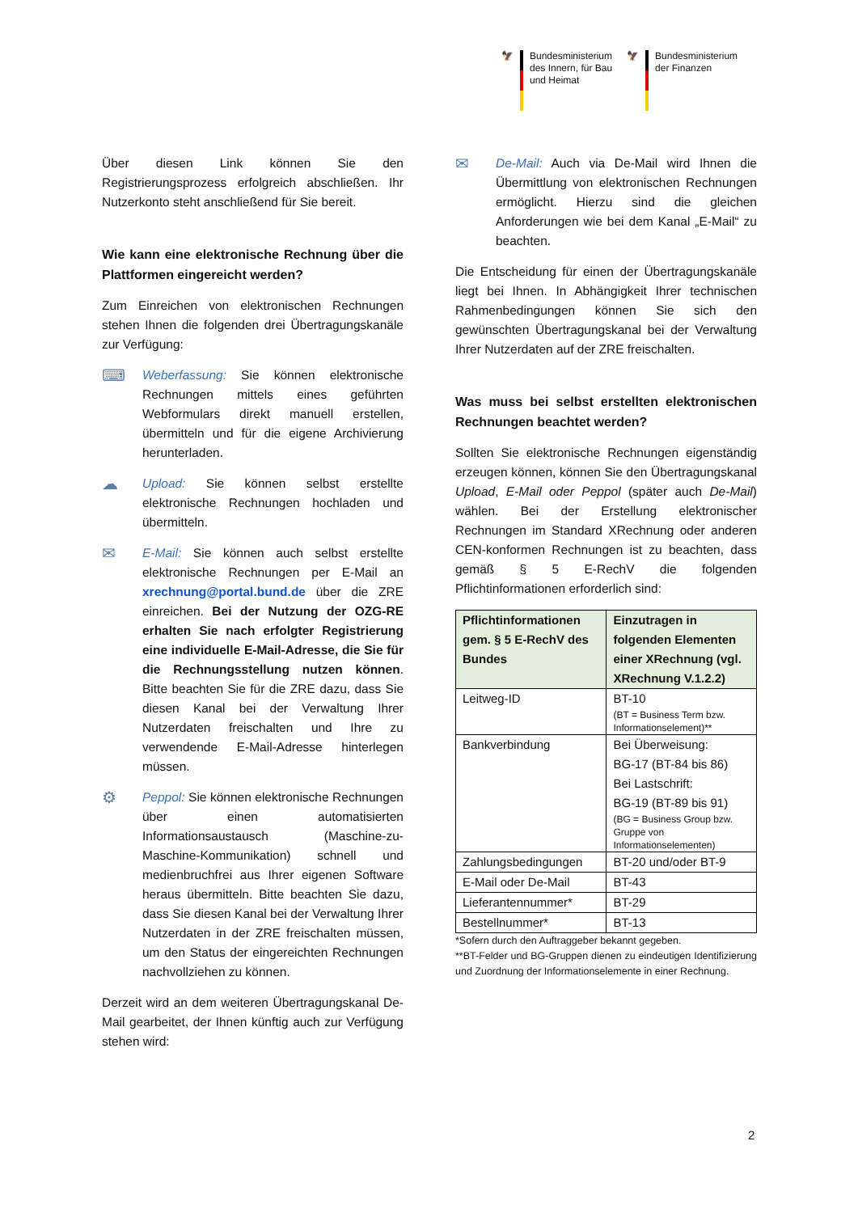🦅 Bundesministerium
des Innern, für Bau
und Heimat
🦅 Bundesministerium
der Finanzen
Über diesen Link können Sie den Registrierungsprozess erfolgreich abschließen. Ihr Nutzerkonto steht anschließend für Sie bereit.
Wie kann eine elektronische Rechnung über die Plattformen eingereicht werden?
Zum Einreichen von elektronischen Rechnungen stehen Ihnen die folgenden drei Übertragungskanäle zur Verfügung:
⌨
Weberfassung: Sie können elektronische Rechnungen mittels eines geführten Webformulars direkt manuell erstellen, übermitteln und für die eigene Archivierung herunterladen.
☁
Upload: Sie können selbst erstellte elektronische Rechnungen hochladen und übermitteln.
✉
E-Mail: Sie können auch selbst erstellte elektronische Rechnungen per E-Mail an xrechnung@portal.bund.de über die ZRE einreichen. Bei der Nutzung der OZG-RE erhalten Sie nach erfolgter Registrierung eine individuelle E-Mail-Adresse, die Sie für die Rechnungsstellung nutzen können. Bitte beachten Sie für die ZRE dazu, dass Sie diesen Kanal bei der Verwaltung Ihrer Nutzerdaten freischalten und Ihre zu verwendende E-Mail-Adresse hinterlegen müssen.
⚙
Peppol: Sie können elektronische Rechnungen über einen automatisierten Informationsaustausch (Maschine-zu-Maschine-Kommunikation) schnell und medienbruchfrei aus Ihrer eigenen Software heraus übermitteln. Bitte beachten Sie dazu, dass Sie diesen Kanal bei der Verwaltung Ihrer Nutzerdaten in der ZRE freischalten müssen, um den Status der eingereichten Rechnungen nachvollziehen zu können.
Derzeit wird an dem weiteren Übertragungskanal De-Mail gearbeitet, der Ihnen künftig auch zur Verfügung stehen wird:
✉
De-Mail: Auch via De-Mail wird Ihnen die Übermittlung von elektronischen Rechnungen ermöglicht. Hierzu sind die gleichen Anforderungen wie bei dem Kanal „E-Mail“ zu beachten.
Die Entscheidung für einen der Übertragungskanäle liegt bei Ihnen. In Abhängigkeit Ihrer technischen Rahmenbedingungen können Sie sich den gewünschten Übertragungskanal bei der Verwaltung Ihrer Nutzerdaten auf der ZRE freischalten.
Was muss bei selbst erstellten elektronischen Rechnungen beachtet werden?
Sollten Sie elektronische Rechnungen eigenständig erzeugen können, können Sie den Übertragungskanal Upload, E-Mail oder Peppol (später auch De-Mail) wählen. Bei der Erstellung elektronischer Rechnungen im Standard XRechnung oder anderen CEN-konformen Rechnungen ist zu beachten, dass gemäß § 5 E-RechV die folgenden Pflichtinformationen erforderlich sind:
| Pflichtinformationen gem. § 5 E-RechV des Bundes | Einzutragen in folgenden Elementen einer XRechnung (vgl. XRechnung V.1.2.2) |
| --- | --- |
| Leitweg-ID | BT-10 (BT = Business Term bzw. Informationselement)** |
| Bankverbindung | Bei Überweisung: BG-17 (BT-84 bis 86) Bei Lastschrift: BG-19 (BT-89 bis 91) (BG = Business Group bzw. Gruppe von Informationselementen) |
| Zahlungsbedingungen | BT-20 und/oder BT-9 |
| E-Mail oder De-Mail | BT-43 |
| Lieferantennummer* | BT-29 |
| Bestellnummer* | BT-13 |
*Sofern durch den Auftraggeber bekannt gegeben.
**BT-Felder und BG-Gruppen dienen zu eindeutigen Identifizierung und Zuordnung der Informationselemente in einer Rechnung.
2